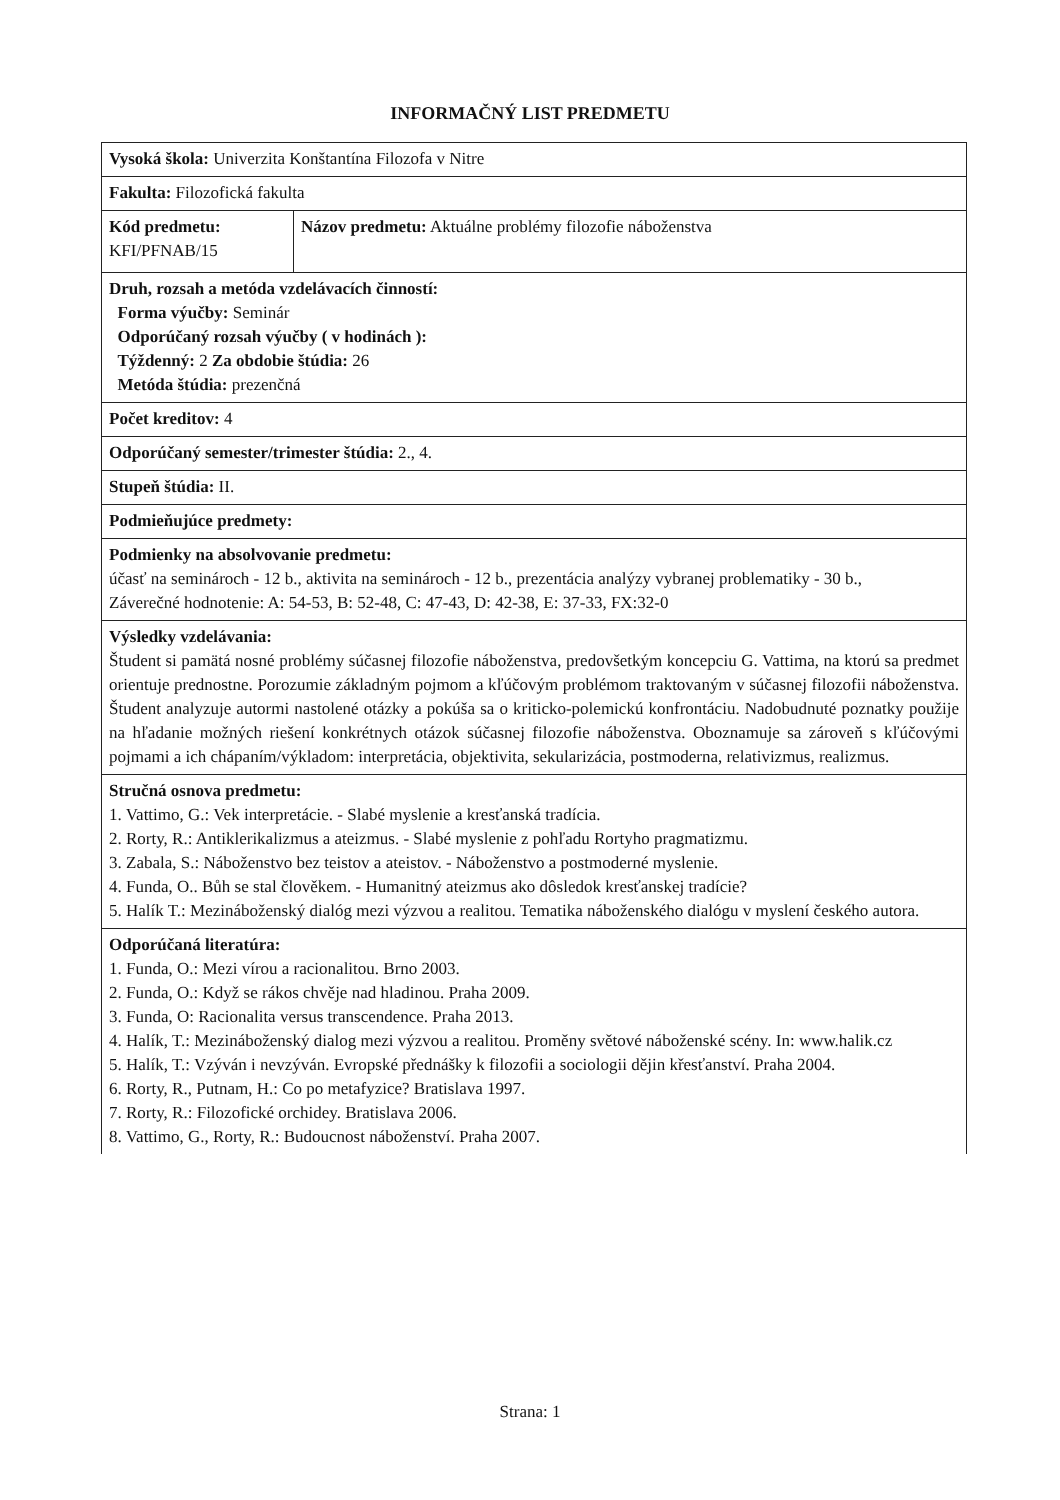INFORMAČNÝ LIST PREDMETU
| Vysoká škola: Univerzita Konštantína Filozofa v Nitre | |
| Fakulta: Filozofická fakulta | |
| Kód predmetu: KFI/PFNAB/15 | Názov predmetu: Aktuálne problémy filozofie náboženstva |
| Druh, rozsah a metóda vzdelávacích činností: Forma výučby: Seminár Odporúčaný rozsah výučby ( v hodinách ): Týždenný: 2 Za obdobie štúdia: 26 Metóda štúdia: prezenčná | |
| Počet kreditov: 4 | |
| Odporúčaný semester/trimester štúdia: 2., 4. | |
| Stupeň štúdia: II. | |
| Podmieňujúce predmety: | |
| Podmienky na absolvovanie predmetu: účasť na seminároch - 12 b., aktivita na seminároch - 12 b., prezentácia analýzy vybranej problematiky - 30 b., Záverečné hodnotenie: A: 54-53, B: 52-48, C: 47-43, D: 42-38, E: 37-33, FX:32-0 | |
| Výsledky vzdelávania: Študent si pamätá nosné problémy súčasnej filozofie náboženstva, predovšetkým koncepciu G. Vattima, na ktorú sa predmet orientuje prednostne. Porozumie základným pojmom a kľúčovým problémom traktovaným v súčasnej filozofii náboženstva. Študent analyzuje autormi nastolené otázky a pokúša sa o kriticko-polemickú konfrontáciu. Nadobudnuté poznatky použije na hľadanie možných riešení konkrétnych otázok súčasnej filozofie náboženstva. Oboznamuje sa zároveň s kľúčovými pojmami a ich chápaním/výkladom: interpretácia, objektivita, sekularizácia, postmoderna, relativizmus, realizmus. | |
| Stručná osnova predmetu: 1. Vattimo, G.: Vek interpretácie. - Slabé myslenie a kresťanská tradícia. 2. Rorty, R.: Antiklerikalizmus a ateizmus. - Slabé myslenie z pohľadu Rortyho pragmatizmu. 3. Zabala, S.: Náboženstvo bez teistov a ateistov. - Náboženstvo a postmoderné myslenie. 4. Funda, O.. Bůh se stal člověkem. - Humanitný ateizmus ako dôsledok kresťanskej tradície? 5. Halík T.: Mezináboženský dialóg mezi výzvou a realitou. Tematika náboženského dialógu v myslení českého autora. | |
| Odporúčaná literatúra: 1. Funda, O.: Mezi vírou a racionalitou. Brno 2003. 2. Funda, O.: Když se rákos chvěje nad hladinou. Praha 2009. 3. Funda, O: Racionalita versus transcendence. Praha 2013. 4. Halík, T.: Mezináboženský dialog mezi výzvou a realitou. Proměny světové náboženské scény. In: www.halik.cz 5. Halík, T.: Vzýván i nevzýván. Evropské přednášky k filozofii a sociologii dějin křesťanství. Praha 2004. 6. Rorty, R., Putnam, H.: Co po metafyzice? Bratislava 1997. 7. Rorty, R.: Filozofické orchidey. Bratislava 2006. 8. Vattimo, G., Rorty, R.: Budoucnost náboženství. Praha 2007. | |
Strana: 1